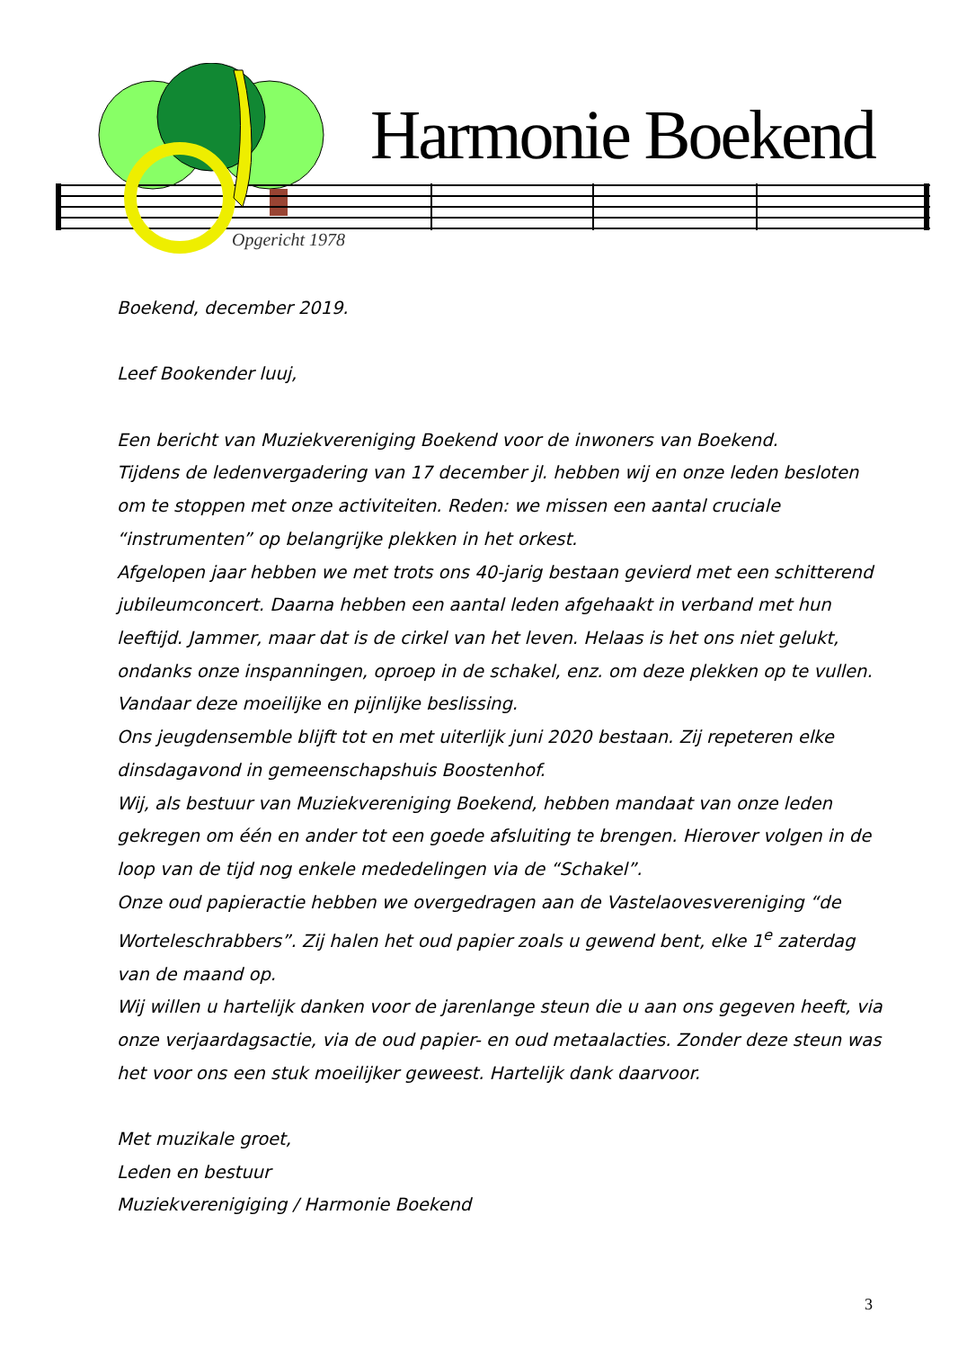Harmonie Boekend
Opgericht 1978
Boekend, december 2019.
Leef Bookender luuj,
Een bericht van Muziekvereniging Boekend voor de inwoners van Boekend.
Tijdens de ledenvergadering van 17 december jl. hebben wij en onze leden besloten om te stoppen met onze activiteiten. Reden: we missen een aantal cruciale “instrumenten” op belangrijke plekken in het orkest.
Afgelopen jaar hebben we met trots ons 40-jarig bestaan gevierd met een schitterend jubileumconcert. Daarna hebben een aantal leden afgehaakt in verband met hun leeftijd. Jammer, maar dat is de cirkel van het leven. Helaas is het ons niet gelukt, ondanks onze inspanningen, oproep in de schakel, enz. om deze plekken op te vullen. Vandaar deze moeilijke en pijnlijke beslissing.
Ons jeugdensemble blijft tot en met uiterlijk juni 2020 bestaan. Zij repeteren elke dinsdagavond in gemeenschapshuis Boostenhof.
Wij, als bestuur van Muziekvereniging Boekend, hebben mandaat van onze leden gekregen om één en ander tot een goede afsluiting te brengen. Hierover volgen in de loop van de tijd nog enkele mededelingen via de “Schakel”.
Onze oud papieractie hebben we overgedragen aan de Vastelaovesvereniging “de Worteleschrabbers”. Zij halen het oud papier zoals u gewend bent, elke 1<sup>e</sup> zaterdag van de maand op.
Wij willen u hartelijk danken voor de jarenlange steun die u aan ons gegeven heeft, via onze verjaardagsactie, via de oud papier- en oud metaalacties. Zonder deze steun was het voor ons een stuk moeilijker geweest. Hartelijk dank daarvoor.
Met muzikale groet,
Leden en bestuur
Muziekverenigiging / Harmonie Boekend
3